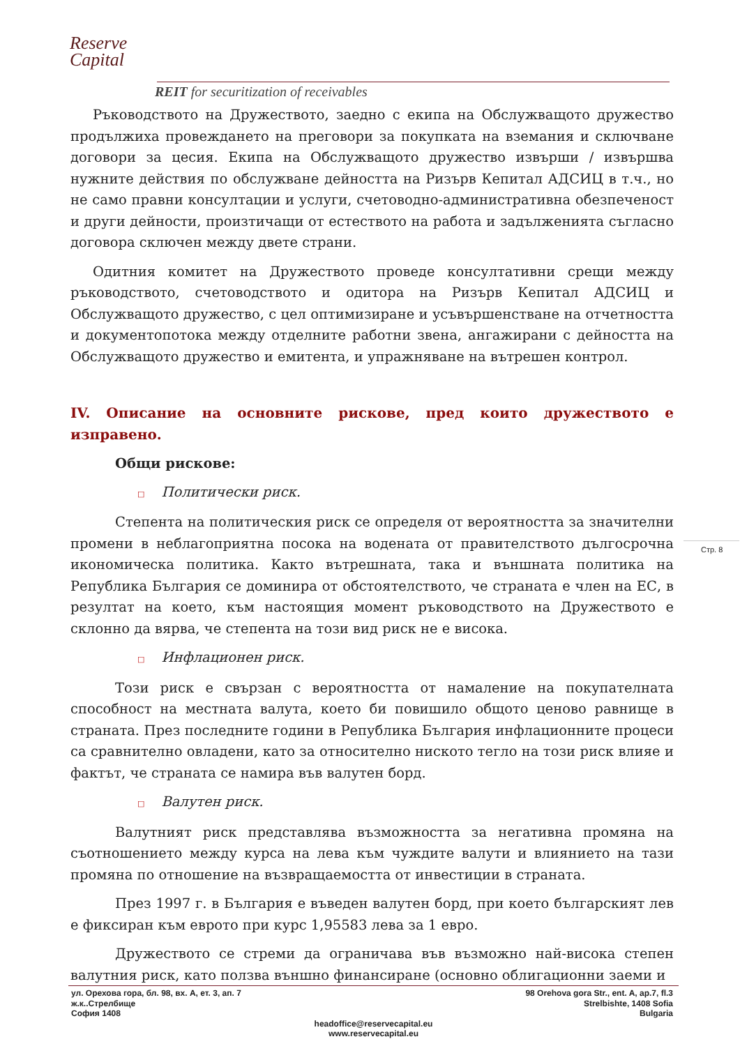Reserve
Capital
REIT for securitization of receivables
Ръководството на Дружеството, заедно с екипа на Обслужващото дружество продължиха провеждането на преговори за покупката на вземания и сключване договори за цесия. Екипа на Обслужващото дружество извърши / извършва нужните действия по обслужване дейността на Ризърв Кепитал АДСИЦ в т.ч., но не само правни консултации и услуги, счетоводно-административна обезпеченост и други дейности, произтичащи от естеството на работа и задълженията съгласно договора сключен между двете страни.
Одитния комитет на Дружеството проведе консултативни срещи между ръководството, счетоводството и одитора на Ризърв Кепитал АДСИЦ и Обслужващото дружество, с цел оптимизиране и усъвършенстване на отчетността и документопотока между отделните работни звена, ангажирани с дейността на Обслужващото дружество и емитента, и упражняване на вътрешен контрол.
IV. Описание на основните рискове, пред които дружеството е изправено.
Общи рискове:
□ Политически риск.
Степента на политическия риск се определя от вероятността за значителни промени в неблагоприятна посока на водената от правителството дългосрочна икономическа политика. Както вътрешната, така и външната политика на Република България се доминира от обстоятелството, че страната е член на ЕС, в резултат на което, към настоящия момент ръководството на Дружеството е склонно да вярва, че степента на този вид риск не е висока.
□ Инфлационен риск.
Този риск е свързан с вероятността от намаление на покупателната способност на местната валута, което би повишило общото ценово равнище в страната. През последните години в Република България инфлационните процеси са сравнително овладени, като за относително ниското тегло на този риск влияе и фактът, че страната се намира във валутен борд.
□ Валутен риск.
Валутният риск представлява възможността за негативна промяна на съотношението между курса на лева към чуждите валути и влиянието на тази промяна по отношение на възвращаемостта от инвестиции в страната.
През 1997 г. в България е въведен валутен борд, при което българският лев е фиксиран към еврото при курс 1,95583 лева за 1 евро.
Дружеството се стреми да ограничава във възможно най-висока степен валутния риск, като ползва външно финансиране (основно облигационни заеми и
Стр. 8
ул. Орехова гора, бл. 98, вх. А, ет. 3, ап. 7
ж.к..Стрелбище
София 1408
98 Orehova gora Str., ent. A, ap.7, fl.3
Strelbishte, 1408 Sofia
Bulgaria
headoffice@reservecapital.eu
www.reservecapital.eu